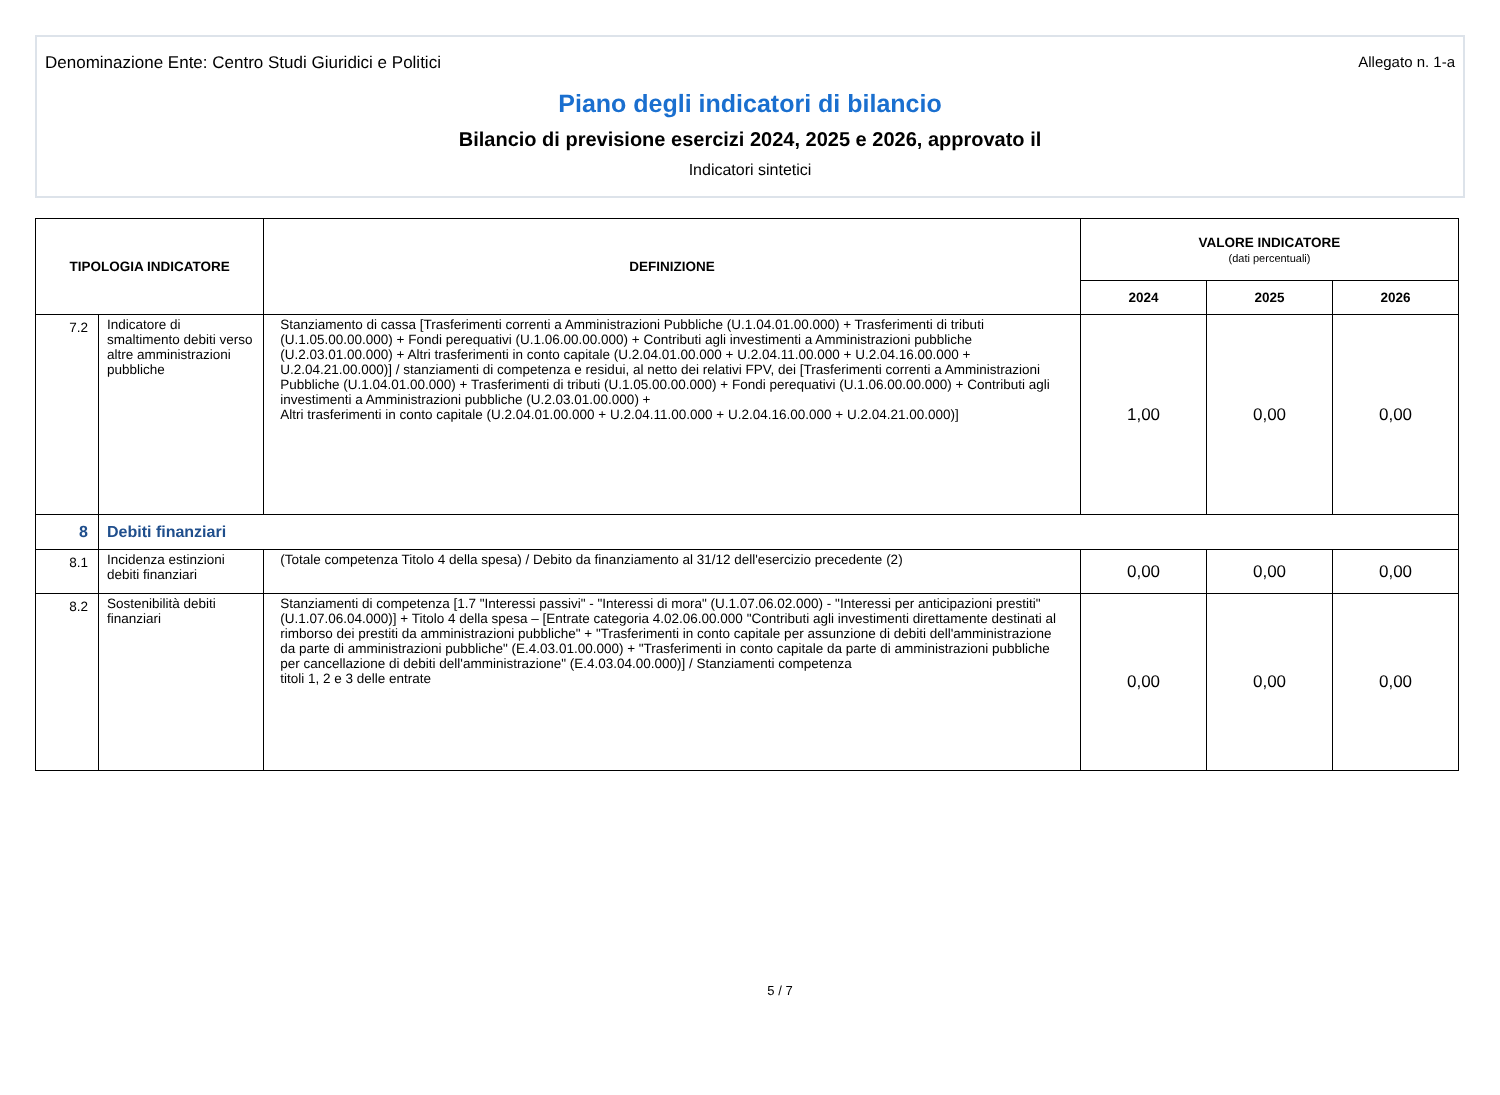Denominazione Ente: Centro Studi Giuridici e Politici Allegato n. 1-a
Piano degli indicatori di bilancio
Bilancio di previsione esercizi 2024, 2025 e 2026, approvato il
Indicatori sintetici
| TIPOLOGIA INDICATORE | | DEFINIZIONE | VALORE INDICATORE (dati percentuali) | | |
| --- | --- | --- | --- | --- | --- |
| | | | 2024 | 2025 | 2026 |
| 7.2 | Indicatore di smaltimento debiti verso altre amministrazioni pubbliche | Stanziamento di cassa [Trasferimenti correnti a Amministrazioni Pubbliche (U.1.04.01.00.000) + Trasferimenti di tributi (U.1.05.00.00.000) + Fondi perequativi (U.1.06.00.00.000) + Contributi agli investimenti a Amministrazioni pubbliche (U.2.03.01.00.000) + Altri trasferimenti in conto capitale (U.2.04.01.00.000 + U.2.04.11.00.000 + U.2.04.16.00.000 + U.2.04.21.00.000)] / stanziamenti di competenza e residui, al netto dei relativi FPV, dei [Trasferimenti correnti a Amministrazioni Pubbliche (U.1.04.01.00.000) + Trasferimenti di tributi (U.1.05.00.00.000) + Fondi perequativi (U.1.06.00.00.000) + Contributi agli investimenti a Amministrazioni pubbliche (U.2.03.01.00.000) + Altri trasferimenti in conto capitale (U.2.04.01.00.000 + U.2.04.11.00.000 + U.2.04.16.00.000 + U.2.04.21.00.000)] | 1,00 | 0,00 | 0,00 |
| 8 | Debiti finanziari | | | | |
| 8.1 | Incidenza estinzioni debiti finanziari | (Totale competenza Titolo 4 della spesa) / Debito da finanziamento al 31/12 dell'esercizio precedente (2) | 0,00 | 0,00 | 0,00 |
| 8.2 | Sostenibilità debiti finanziari | Stanziamenti di competenza [1.7 "Interessi passivi" - "Interessi di mora" (U.1.07.06.02.000) - "Interessi per anticipazioni prestiti" (U.1.07.06.04.000)] + Titolo 4 della spesa – [Entrate categoria 4.02.06.00.000 "Contributi agli investimenti direttamente destinati al rimborso dei prestiti da amministrazioni pubbliche" + "Trasferimenti in conto capitale per assunzione di debiti dell'amministrazione da parte di amministrazioni pubbliche" (E.4.03.01.00.000) + "Trasferimenti in conto capitale da parte di amministrazioni pubbliche per cancellazione di debiti dell'amministrazione" (E.4.03.04.00.000)] / Stanziamenti competenza titoli 1, 2 e 3 delle entrate | 0,00 | 0,00 | 0,00 |
5 / 7